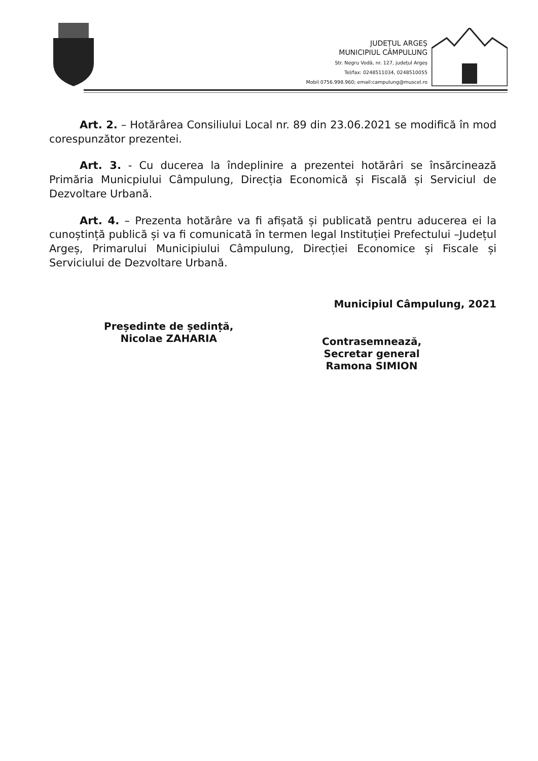JUDEȚUL ARGEȘ
MUNICIPIUL CÂMPULUNG
Str. Negru Vodă, nr. 127, județul Argeș
Tel/fax: 0248511034, 0248510055
Mobil 0756.998.960; email:campulung@muscel.ro
Art. 2. – Hotărârea Consiliului Local nr. 89 din 23.06.2021 se modifică în mod corespunzător prezentei.
Art. 3. - Cu ducerea la îndeplinire a prezentei hotărâri se însărcinează Primăria Municpiului Câmpulung, Direcția Economică și Fiscală și Serviciul de Dezvoltare Urbană.
Art. 4. – Prezenta hotărâre va fi afișată și publicată pentru aducerea ei la cunoștință publică și va fi comunicată în termen legal Instituției Prefectului –Județul Argeș, Primarului Municipiului Câmpulung, Direcției Economice și Fiscale și Serviciului de Dezvoltare Urbană.
Municipiul Câmpulung, 2021
Președinte de ședință,
Nicolae ZAHARIA
Contrasemnează,
Secretar general
Ramona SIMION